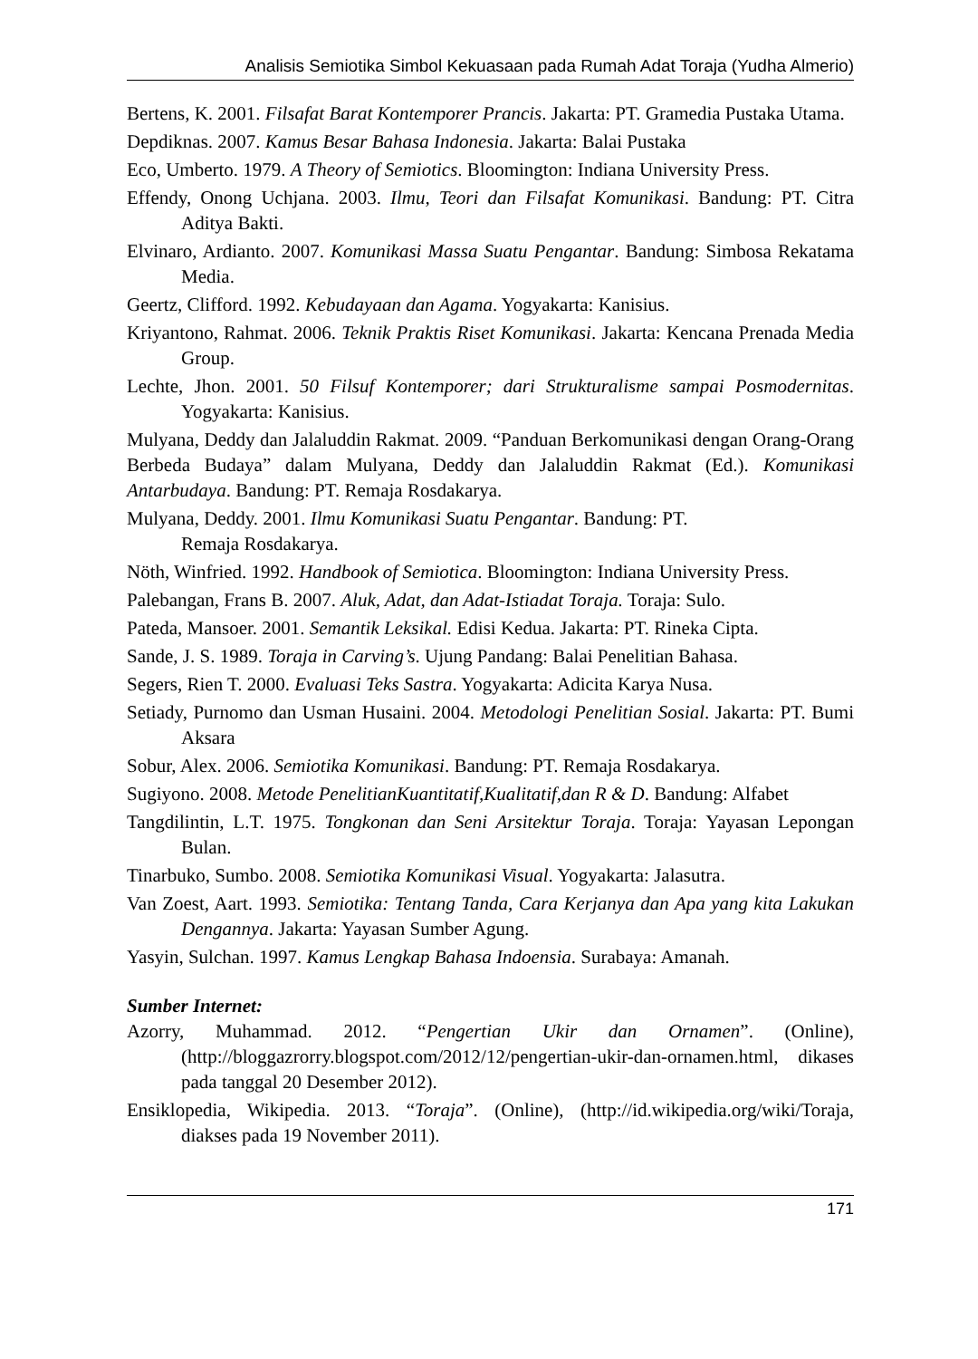Analisis Semiotika Simbol Kekuasaan pada Rumah Adat Toraja (Yudha Almerio)
Bertens, K. 2001. Filsafat Barat Kontemporer Prancis. Jakarta: PT. Gramedia Pustaka Utama.
Depdiknas. 2007. Kamus Besar Bahasa Indonesia. Jakarta: Balai Pustaka
Eco, Umberto. 1979. A Theory of Semiotics. Bloomington: Indiana University Press.
Effendy, Onong Uchjana. 2003. Ilmu, Teori dan Filsafat Komunikasi. Bandung: PT. Citra Aditya Bakti.
Elvinaro, Ardianto. 2007. Komunikasi Massa Suatu Pengantar. Bandung: Simbosa Rekatama Media.
Geertz, Clifford. 1992. Kebudayaan dan Agama. Yogyakarta: Kanisius.
Kriyantono, Rahmat. 2006. Teknik Praktis Riset Komunikasi. Jakarta: Kencana Prenada Media Group.
Lechte, Jhon. 2001. 50 Filsuf Kontemporer; dari Strukturalisme sampai Posmodernitas. Yogyakarta: Kanisius.
Mulyana, Deddy dan Jalaluddin Rakmat. 2009. “Panduan Berkomunikasi dengan Orang-Orang Berbeda Budaya” dalam Mulyana, Deddy dan Jalaluddin Rakmat (Ed.). Komunikasi Antarbudaya. Bandung: PT. Remaja Rosdakarya.
Mulyana, Deddy. 2001. Ilmu Komunikasi Suatu Pengantar. Bandung: PT.
Remaja Rosdakarya.
Nöth, Winfried. 1992. Handbook of Semiotica. Bloomington: Indiana University Press.
Palebangan, Frans B. 2007. Aluk, Adat, dan Adat-Istiadat Toraja. Toraja: Sulo.
Pateda, Mansoer. 2001. Semantik Leksikal. Edisi Kedua. Jakarta: PT. Rineka Cipta.
Sande, J. S. 1989. Toraja in Carving’s. Ujung Pandang: Balai Penelitian Bahasa.
Segers, Rien T. 2000. Evaluasi Teks Sastra. Yogyakarta: Adicita Karya Nusa.
Setiady, Purnomo dan Usman Husaini. 2004. Metodologi Penelitian Sosial. Jakarta: PT. Bumi Aksara
Sobur, Alex. 2006. Semiotika Komunikasi. Bandung: PT. Remaja Rosdakarya.
Sugiyono. 2008. Metode PenelitianKuantitatif,Kualitatif,dan R & D. Bandung: Alfabet
Tangdilintin, L.T. 1975. Tongkonan dan Seni Arsitektur Toraja. Toraja: Yayasan Lepongan Bulan.
Tinarbuko, Sumbo. 2008. Semiotika Komunikasi Visual. Yogyakarta: Jalasutra.
Van Zoest, Aart. 1993. Semiotika: Tentang Tanda, Cara Kerjanya dan Apa yang kita Lakukan Dengannya. Jakarta: Yayasan Sumber Agung.
Yasyin, Sulchan. 1997. Kamus Lengkap Bahasa Indoensia. Surabaya: Amanah.
Sumber Internet:
Azorry, Muhammad. 2012. “Pengertian Ukir dan Ornamen”. (Online), (http://bloggazrorry.blogspot.com/2012/12/pengertian-ukir-dan-ornamen.html, dikases pada tanggal 20 Desember 2012).
Ensiklopedia, Wikipedia. 2013. “Toraja”. (Online), (http://id.wikipedia.org/wiki/Toraja, diakses pada 19 November 2011).
171